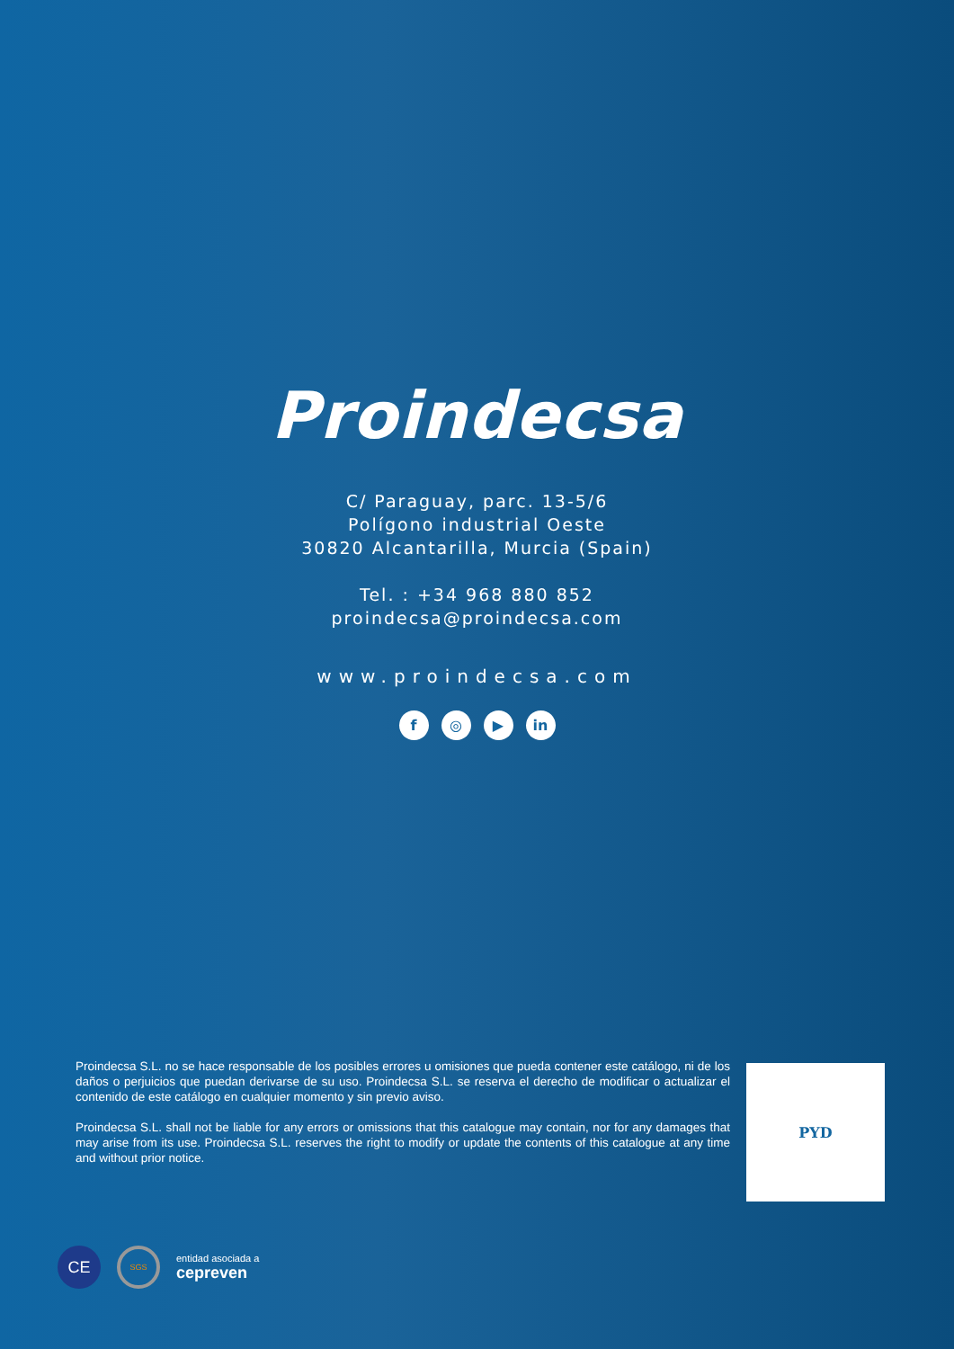Proindecsa
C/ Paraguay, parc. 13-5/6
Polígono industrial Oeste
30820 Alcantarilla, Murcia (Spain)
Tel. : +34 968 880 852
proindecsa@proindecsa.com
www.proindecsa.com
f ◎ ▶ in
Proindecsa S.L. no se hace responsable de los posibles errores u omisiones que pueda contener este catálogo, ni de los daños o perjuicios que puedan derivarse de su uso. Proindecsa S.L. se reserva el derecho de modificar o actualizar el contenido de este catálogo en cualquier momento y sin previo aviso.
Proindecsa S.L. shall not be liable for any errors or omissions that this catalogue may contain, nor for any damages that may arise from its use. Proindecsa S.L. reserves the right to modify or update the contents of this catalogue at any time and without prior notice.
PYD
CE
SGS
entidad asociada a
cepreven